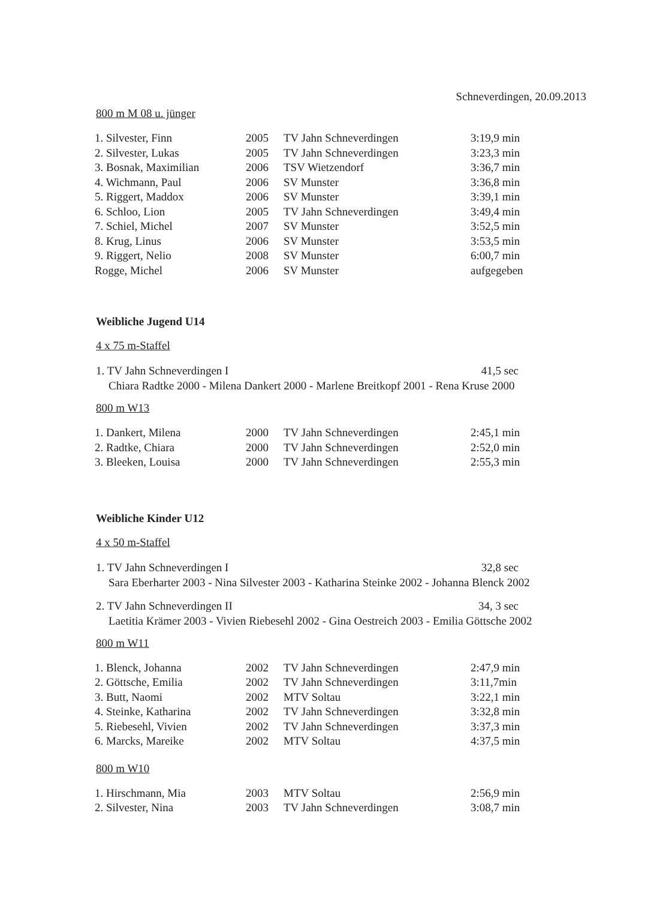Schneverdingen, 20.09.2013
800 m M 08 u. jünger
| 1. Silvester, Finn | 2005 | TV Jahn Schneverdingen | 3:19,9 min |
| 2. Silvester, Lukas | 2005 | TV Jahn Schneverdingen | 3:23,3 min |
| 3. Bosnak, Maximilian | 2006 | TSV Wietzendorf | 3:36,7 min |
| 4. Wichmann, Paul | 2006 | SV Munster | 3:36,8 min |
| 5. Riggert, Maddox | 2006 | SV Munster | 3:39,1 min |
| 6. Schloo, Lion | 2005 | TV Jahn Schneverdingen | 3:49,4 min |
| 7. Schiel, Michel | 2007 | SV Munster | 3:52,5 min |
| 8. Krug, Linus | 2006 | SV Munster | 3:53,5 min |
| 9. Riggert, Nelio | 2008 | SV Munster | 6:00,7 min |
| Rogge, Michel | 2006 | SV Munster | aufgegeben |
Weibliche Jugend U14
4 x 75 m-Staffel
1. TV Jahn Schneverdingen I 41,5 sec
Chiara Radtke 2000 - Milena Dankert 2000 - Marlene Breitkopf 2001 - Rena Kruse 2000
800 m W13
| 1. Dankert, Milena | 2000 | TV Jahn Schneverdingen | 2:45,1 min |
| 2. Radtke, Chiara | 2000 | TV Jahn Schneverdingen | 2:52,0 min |
| 3. Bleeken, Louisa | 2000 | TV Jahn Schneverdingen | 2:55,3 min |
Weibliche Kinder U12
4 x 50 m-Staffel
1. TV Jahn Schneverdingen I 32,8 sec
Sara Eberharter 2003 - Nina Silvester 2003 - Katharina Steinke 2002 - Johanna Blenck 2002
2. TV Jahn Schneverdingen II 34, 3 sec
Laetitia Krämer 2003 - Vivien Riebesehl 2002 - Gina Oestreich 2003 - Emilia Göttsche 2002
800 m W11
| 1. Blenck, Johanna | 2002 | TV Jahn Schneverdingen | 2:47,9 min |
| 2. Göttsche, Emilia | 2002 | TV Jahn Schneverdingen | 3:11,7min |
| 3. Butt, Naomi | 2002 | MTV Soltau | 3:22,1 min |
| 4. Steinke, Katharina | 2002 | TV Jahn Schneverdingen | 3:32,8 min |
| 5. Riebesehl, Vivien | 2002 | TV Jahn Schneverdingen | 3:37,3 min |
| 6. Marcks, Mareike | 2002 | MTV Soltau | 4:37,5 min |
800 m W10
| 1. Hirschmann, Mia | 2003 | MTV Soltau | 2:56,9 min |
| 2. Silvester, Nina | 2003 | TV Jahn Schneverdingen | 3:08,7 min |